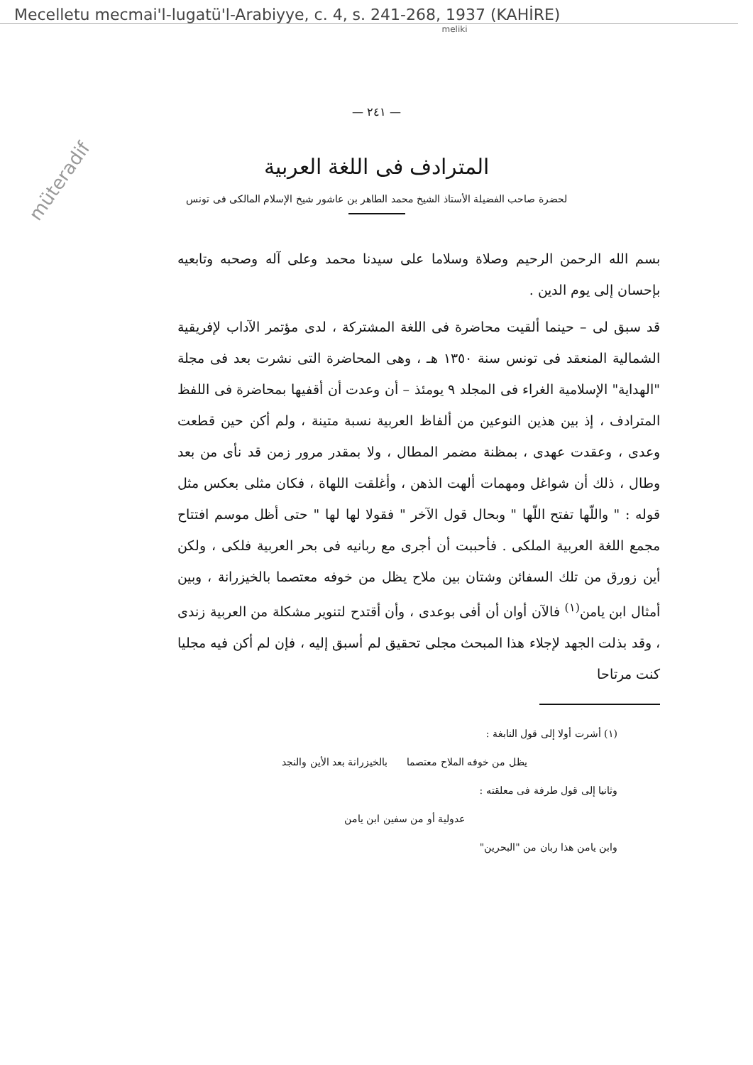Mecelletu mecmai'l-lugatü'l-Arabiyye, c. 4, s. 241-268, 1937 (KAHİRE)
meliki
müteradif
— ٢٤١ —
المترادف فى اللغة العربية
لحضرة صاحب الفضيلة الأستاذ الشيخ محمد الطاهر بن عاشور شيخ الإسلام المالكى فى تونس
بسم الله الرحمن الرحيم وصلاة وسلاما على سيدنا محمد وعلى آله وصحبه وتابعيه بإحسان إلى يوم الدين .
قد سبق لى – حينما ألقيت محاضرة فى اللغة المشتركة ، لدى مؤتمر الآداب لإفريقية الشمالية المنعقد فى تونس سنة ١٣٥٠ هـ ، وهى المحاضرة التى نشرت بعد فى مجلة "الهداية" الإسلامية الغراء فى المجلد ٩ يومئذ – أن وعدت أن أقفيها بمحاضرة فى اللفظ المترادف ، إذ بين هذين النوعين من ألفاظ العربية نسبة متينة ، ولم أكن حين قطعت وعدى ، وعقدت عهدى ، بمظنة مضمر المطال ، ولا بمقدر مرور زمن قد نأى من بعد وطال ، ذلك أن شواغل ومهمات ألهت الذهن ، وأغلقت اللهاة ، فكان مثلى بعكس مثل قوله : " واللّها تفتح اللّها " وبحال قول الآخر " فقولا لها لها " حتى أظل موسم افتتاح مجمع اللغة العربية الملكى . فأحببت أن أجرى مع ربانيه فى بحر العربية فلكى ، ولكن أين زورق من تلك السفائن وشتان بين ملاح يظل من خوفه معتصما بالخيزرانة ، وبين أمثال ابن يامن<sup>(١)</sup> فالآن أوان أن أفى بوعدى ، وأن أقتدح لتنوير مشكلة من العربية زندى ، وقد بذلت الجهد لإجلاء هذا المبحث مجلى تحقيق لم أسبق إليه ، فإن لم أكن فيه مجليا كنت مرتاحا
(١) أشرت أولا إلى قول النابغة :
يظل من خوفه الملاح معتصما بالخيزرانة بعد الأين والنجد
وثانيا إلى قول طرفة فى معلقته :
عدولية أو من سفين ابن يامن
وابن يامن هذا ربان من "البحرين"